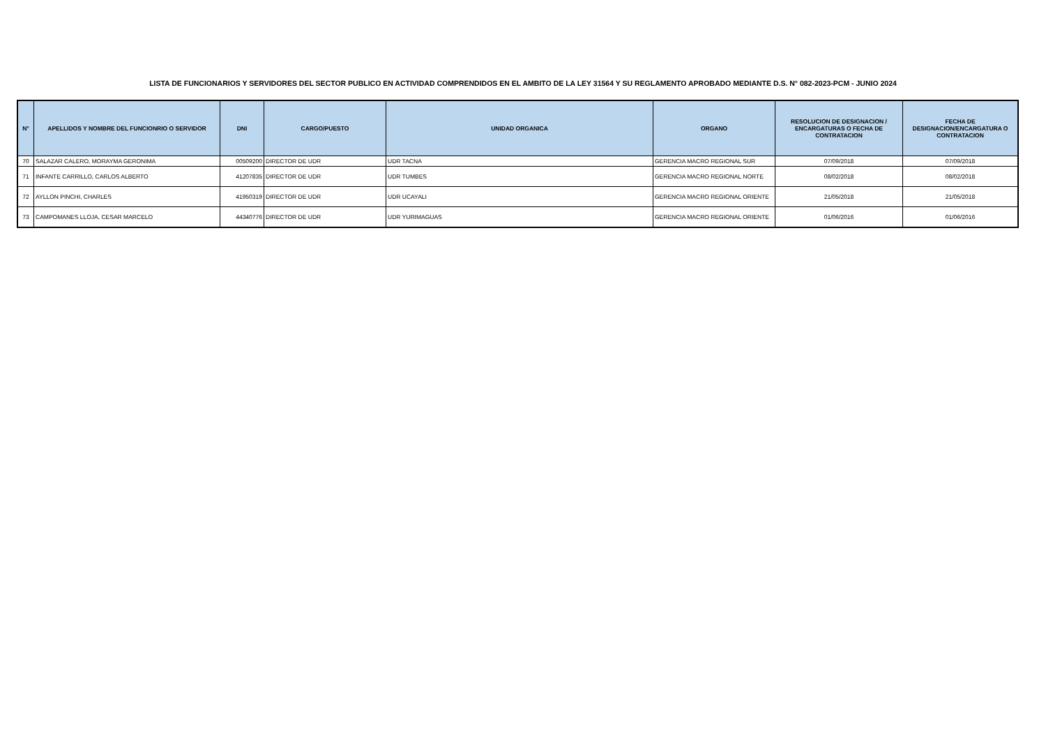LISTA DE FUNCIONARIOS Y SERVIDORES DEL SECTOR PUBLICO EN ACTIVIDAD COMPRENDIDOS EN EL AMBITO DE LA LEY 31564 Y SU REGLAMENTO APROBADO MEDIANTE D.S. N° 082-2023-PCM - JUNIO 2024
| N° | APELLIDOS Y NOMBRE DEL FUNCIONRIO O SERVIDOR | DNI | CARGO/PUESTO | UNIDAD ORGANICA | ORGANO | RESOLUCION DE DESIGNACION / ENCARGATURAS O FECHA DE CONTRATACION | FECHA DE DESIGNACION/ENCARGATURA O CONTRATACION |
| --- | --- | --- | --- | --- | --- | --- | --- |
| 70 | SALAZAR CALERO, MORAYMA GERONIMA | 00509200 | DIRECTOR DE UDR | UDR TACNA | GERENCIA MACRO REGIONAL SUR | 07/09/2018 | 07/09/2018 |
| 71 | INFANTE CARRILLO, CARLOS ALBERTO | 41207835 | DIRECTOR DE UDR | UDR TUMBES | GERENCIA MACRO REGIONAL NORTE | 08/02/2018 | 08/02/2018 |
| 72 | AYLLON PINCHI, CHARLES | 41950319 | DIRECTOR DE UDR | UDR UCAYALI | GERENCIA MACRO REGIONAL ORIENTE | 21/05/2018 | 21/05/2018 |
| 73 | CAMPOMANES LLOJA, CESAR MARCELO | 44340776 | DIRECTOR DE UDR | UDR YURIMAGUAS | GERENCIA MACRO REGIONAL ORIENTE | 01/06/2016 | 01/06/2016 |